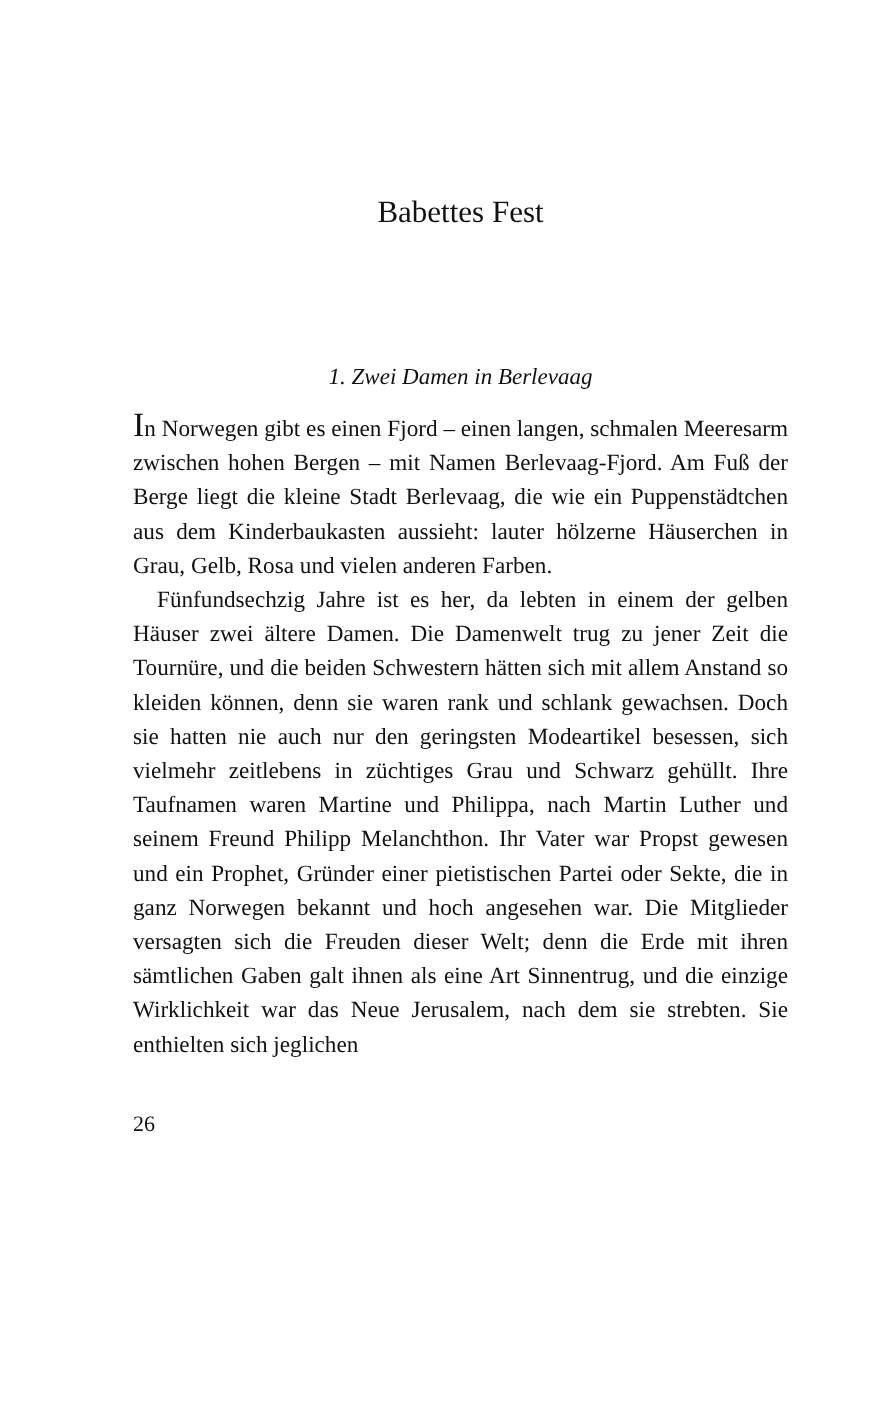Babettes Fest
1. Zwei Damen in Berlevaag
In Norwegen gibt es einen Fjord – einen langen, schmalen Meeresarm zwischen hohen Bergen – mit Namen Berlevaag-Fjord. Am Fuß der Berge liegt die kleine Stadt Berlevaag, die wie ein Puppenstädtchen aus dem Kinderbaukasten aussieht: lauter hölzerne Häuserchen in Grau, Gelb, Rosa und vielen anderen Farben.
Fünfundsechzig Jahre ist es her, da lebten in einem der gelben Häuser zwei ältere Damen. Die Damenwelt trug zu jener Zeit die Tournüre, und die beiden Schwestern hätten sich mit allem Anstand so kleiden können, denn sie waren rank und schlank gewachsen. Doch sie hatten nie auch nur den geringsten Modeartikel besessen, sich vielmehr zeitlebens in züchtiges Grau und Schwarz gehüllt. Ihre Taufnamen waren Martine und Philippa, nach Martin Luther und seinem Freund Philipp Melanchthon. Ihr Vater war Propst gewesen und ein Prophet, Gründer einer pietistischen Partei oder Sekte, die in ganz Norwegen bekannt und hoch angesehen war. Die Mitglieder versagten sich die Freuden dieser Welt; denn die Erde mit ihren sämtlichen Gaben galt ihnen als eine Art Sinnentrug, und die einzige Wirklichkeit war das Neue Jerusalem, nach dem sie strebten. Sie enthielten sich jeglichen
26